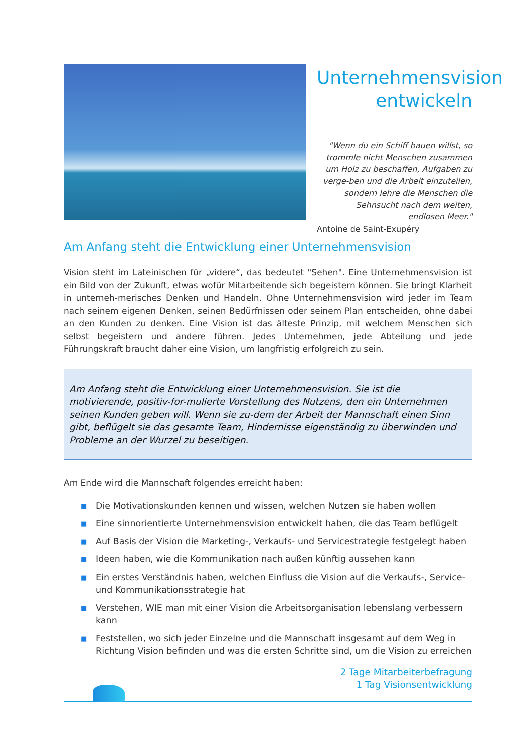Unternehmensvision entwickeln
"Wenn du ein Schiff bauen willst, so trommle nicht Menschen zusammen um Holz zu beschaffen, Aufgaben zu verge-ben und die Arbeit einzuteilen, sondern lehre die Menschen die Sehnsucht nach dem weiten, endlosen Meer."
Antoine de Saint-Exupéry
Am Anfang steht die Entwicklung einer Unternehmensvision
Vision steht im Lateinischen für „videre“, das bedeutet "Sehen". Eine Unternehmensvision ist ein Bild von der Zukunft, etwas wofür Mitarbeitende sich begeistern können. Sie bringt Klarheit in unterneh-merisches Denken und Handeln. Ohne Unternehmensvision wird jeder im Team nach seinem eigenen Denken, seinen Bedürfnissen oder seinem Plan entscheiden, ohne dabei an den Kunden zu denken. Eine Vision ist das älteste Prinzip, mit welchem Menschen sich selbst begeistern und andere führen. Jedes Unternehmen, jede Abteilung und jede Führungskraft braucht daher eine Vision, um langfristig erfolgreich zu sein.
Am Anfang steht die Entwicklung einer Unternehmensvision. Sie ist die motivierende, positiv-for-mulierte Vorstellung des Nutzens, den ein Unternehmen seinen Kunden geben will. Wenn sie zu-dem der Arbeit der Mannschaft einen Sinn gibt, beflügelt sie das gesamte Team, Hindernisse eigenständig zu überwinden und Probleme an der Wurzel zu beseitigen.
Am Ende wird die Mannschaft folgendes erreicht haben:
■ Die Motivationskunden kennen und wissen, welchen Nutzen sie haben wollen
■ Eine sinnorientierte Unternehmensvision entwickelt haben, die das Team beflügelt
■ Auf Basis der Vision die Marketing-, Verkaufs- und Servicestrategie festgelegt haben
■ Ideen haben, wie die Kommunikation nach außen künftig aussehen kann
■ Ein erstes Verständnis haben, welchen Einfluss die Vision auf die Verkaufs-, Service- und Kommunikationsstrategie hat
■ Verstehen, WIE man mit einer Vision die Arbeitsorganisation lebenslang verbessern kann
■ Feststellen, wo sich jeder Einzelne und die Mannschaft insgesamt auf dem Weg in Richtung Vision befinden und was die ersten Schritte sind, um die Vision zu erreichen
2 Tage Mitarbeiterbefragung
1 Tag Visionsentwicklung